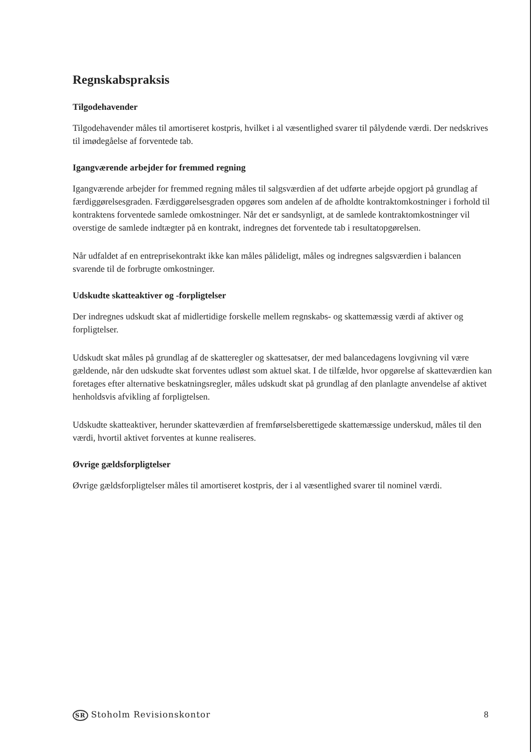Regnskabspraksis
Tilgodehavender
Tilgodehavender måles til amortiseret kostpris, hvilket i al væsentlighed svarer til pålydende værdi. Der nedskrives til imødegåelse af forventede tab.
Igangværende arbejder for fremmed regning
Igangværende arbejder for fremmed regning måles til salgsværdien af det udførte arbejde opgjort på grundlag af færdiggørelsesgraden. Færdiggørelsesgraden opgøres som andelen af de afholdte kontraktomkostninger i forhold til kontraktens forventede samlede omkostninger. Når det er sandsynligt, at de samlede kontraktomkostninger vil overstige de samlede indtægter på en kontrakt, indregnes det forventede tab i resultatopgørelsen.
Når udfaldet af en entreprisekontrakt ikke kan måles pålideligt, måles og indregnes salgsværdien i balancen svarende til de forbrugte omkostninger.
Udskudte skatteaktiver og -forpligtelser
Der indregnes udskudt skat af midlertidige forskelle mellem regnskabs- og skattemæssig værdi af aktiver og forpligtelser.
Udskudt skat måles på grundlag af de skatteregler og skattesatser, der med balancedagens lovgivning vil være gældende, når den udskudte skat forventes udløst som aktuel skat. I de tilfælde, hvor opgørelse af skatteværdien kan foretages efter alternative beskatningsregler, måles udskudt skat på grundlag af den planlagte anvendelse af aktivet henholdsvis afvikling af forpligtelsen.
Udskudte skatteaktiver, herunder skatteværdien af fremførselsberettigede skattemæssige underskud, måles til den værdi, hvortil aktivet forventes at kunne realiseres.
Øvrige gældsforpligtelser
Øvrige gældsforpligtelser måles til amortiseret kostpris, der i al væsentlighed svarer til nominel værdi.
SR Stoholm Revisionskontor 8